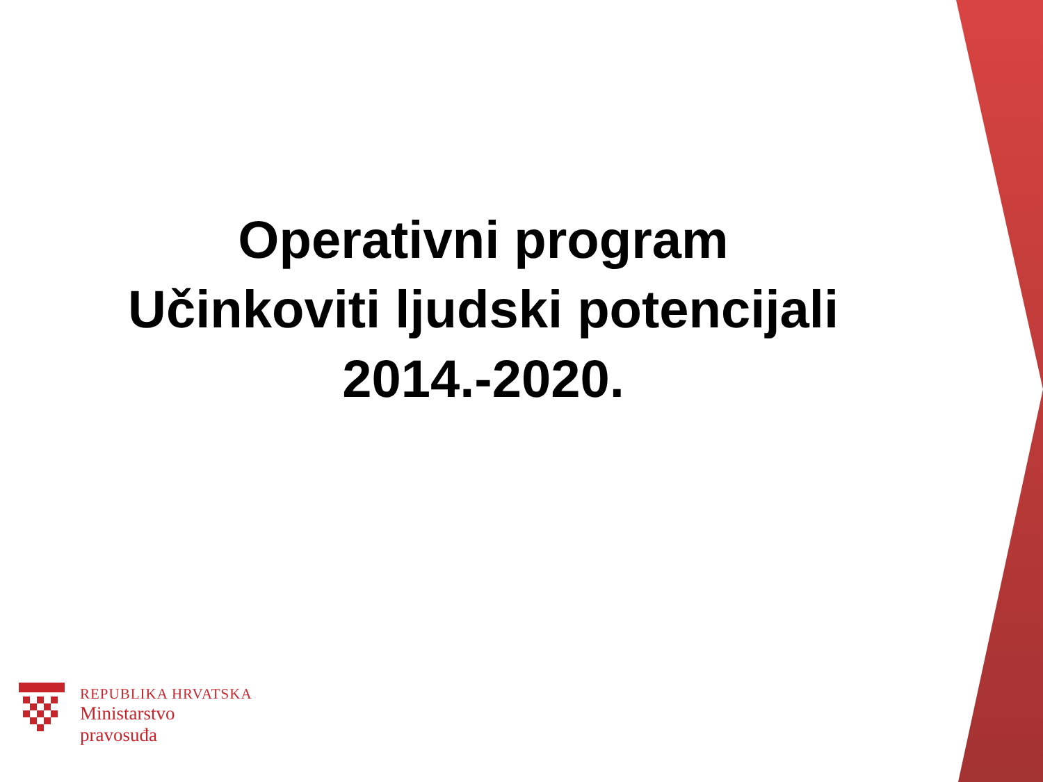Operativni program
Učinkoviti ljudski potencijali
2014.-2020.
REPUBLIKA HRVATSKA
Ministarstvo
pravosuđa